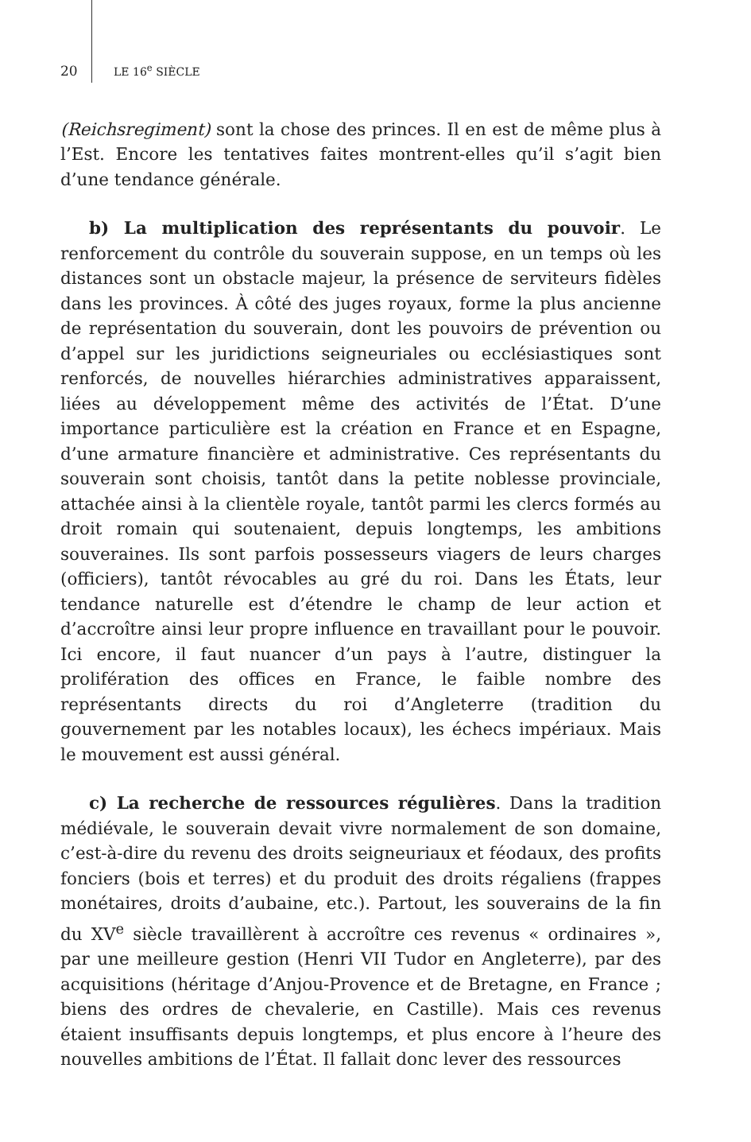20 LE 16<sup>e</sup> SIÈCLE
(Reichsregiment) sont la chose des princes. Il en est de même plus à l’Est. Encore les tentatives faites montrent-elles qu’il s’agit bien d’une tendance générale.
b) La multiplication des représentants du pouvoir. Le renforcement du contrôle du souverain suppose, en un temps où les distances sont un obstacle majeur, la présence de serviteurs fidèles dans les provinces. À côté des juges royaux, forme la plus ancienne de représentation du souverain, dont les pouvoirs de prévention ou d’appel sur les juridictions seigneuriales ou ecclésiastiques sont renforcés, de nouvelles hiérarchies administratives apparaissent, liées au développement même des activités de l’État. D’une importance particulière est la création en France et en Espagne, d’une armature financière et administrative. Ces représentants du souverain sont choisis, tantôt dans la petite noblesse provinciale, attachée ainsi à la clientèle royale, tantôt parmi les clercs formés au droit romain qui soutenaient, depuis longtemps, les ambitions souveraines. Ils sont parfois possesseurs viagers de leurs charges (officiers), tantôt révocables au gré du roi. Dans les États, leur tendance naturelle est d’étendre le champ de leur action et d’accroître ainsi leur propre influence en travaillant pour le pouvoir. Ici encore, il faut nuancer d’un pays à l’autre, distinguer la prolifération des offices en France, le faible nombre des représentants directs du roi d’Angleterre (tradition du gouvernement par les notables locaux), les échecs impériaux. Mais le mouvement est aussi général.
c) La recherche de ressources régulières. Dans la tradition médiévale, le souverain devait vivre normalement de son domaine, c’est-à-dire du revenu des droits seigneuriaux et féodaux, des profits fonciers (bois et terres) et du produit des droits régaliens (frappes monétaires, droits d’aubaine, etc.). Partout, les souverains de la fin du XV<sup>e</sup> siècle travaillèrent à accroître ces revenus « ordinaires », par une meilleure gestion (Henri VII Tudor en Angleterre), par des acquisitions (héritage d’Anjou-Provence et de Bretagne, en France ; biens des ordres de chevalerie, en Castille). Mais ces revenus étaient insuffisants depuis longtemps, et plus encore à l’heure des nouvelles ambitions de l’État. Il fallait donc lever des ressources